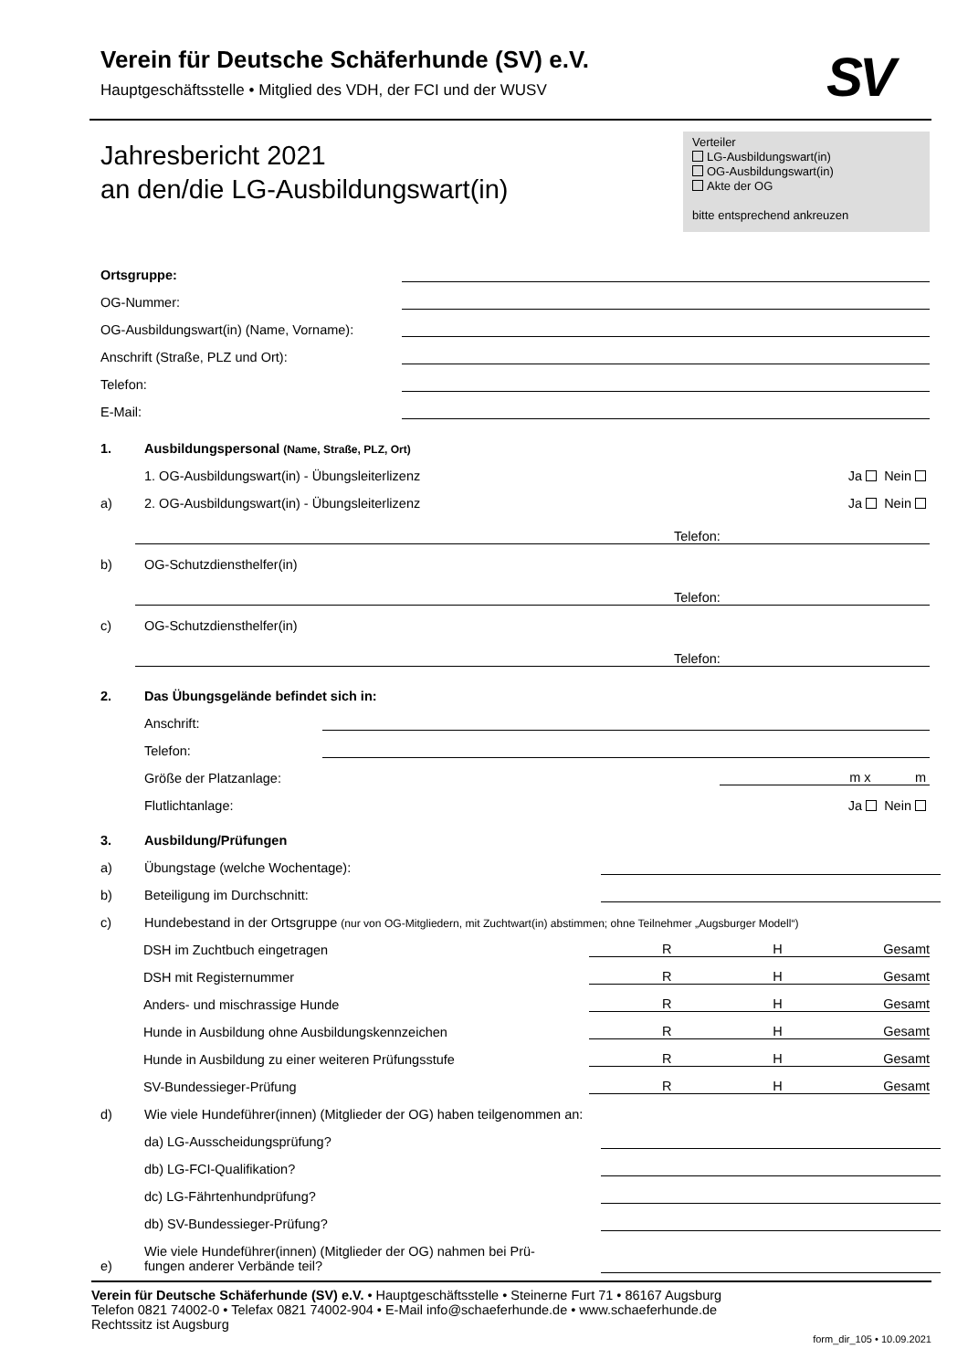Verein für Deutsche Schäferhunde (SV) e.V.
Hauptgeschäftsstelle • Mitglied des VDH, der FCI und der WUSV
SV
Jahresbericht 2021
an den/die LG-Ausbildungswart(in)
Verteiler
LG-Ausbildungswart(in)
OG-Ausbildungswart(in)
Akte der OG
bitte entsprechend ankreuzen
Ortsgruppe:
OG-Nummer:
OG-Ausbildungswart(in) (Name, Vorname):
Anschrift (Straße, PLZ und Ort):
Telefon:
E-Mail:
1.
Ausbildungspersonal (Name, Straße, PLZ, Ort)
1. OG-Ausbildungswart(in) - Übungsleiterlizenz Ja Nein
a)
2. OG-Ausbildungswart(in) - Übungsleiterlizenz Ja Nein
Telefon:
b)
OG-Schutzdiensthelfer(in)
Telefon:
c)
OG-Schutzdiensthelfer(in)
Telefon:
2.
Das Übungsgelände befindet sich in:
Anschrift:
Telefon:
Größe der Platzanlage: m x m
Flutlichtanlage: Ja Nein
3.
Ausbildung/Prüfungen
a)
Übungstage (welche Wochentage):
b)
Beteiligung im Durchschnitt:
c)
Hundebestand in der Ortsgruppe (nur von OG-Mitgliedern, mit Zuchtwart(in) abstimmen; ohne Teilnehmer „Augsburger Modell“)
DSH im Zuchtbuch eingetragen
R H Gesamt
DSH mit Registernummer
R H Gesamt
Anders- und mischrassige Hunde
R H Gesamt
Hunde in Ausbildung ohne Ausbildungskennzeichen
R H Gesamt
Hunde in Ausbildung zu einer weiteren Prüfungsstufe
R H Gesamt
SV-Bundessieger-Prüfung
R H Gesamt
d)
Wie viele Hundeführer(innen) (Mitglieder der OG) haben teilgenommen an:
da) LG-Ausscheidungsprüfung?
db) LG-FCI-Qualifikation?
dc) LG-Fährtenhundprüfung?
db) SV-Bundessieger-Prüfung?
e)
Wie viele Hundeführer(innen) (Mitglieder der OG) nahmen bei Prü-
fungen anderer Verbände teil?
Verein für Deutsche Schäferhunde (SV) e.V. • Hauptgeschäftsstelle • Steinerne Furt 71 • 86167 Augsburg
Telefon 0821 74002-0 • Telefax 0821 74002-904 • E-Mail info@schaeferhunde.de • www.schaeferhunde.de
Rechtssitz ist Augsburg
form_dir_105 • 10.09.2021